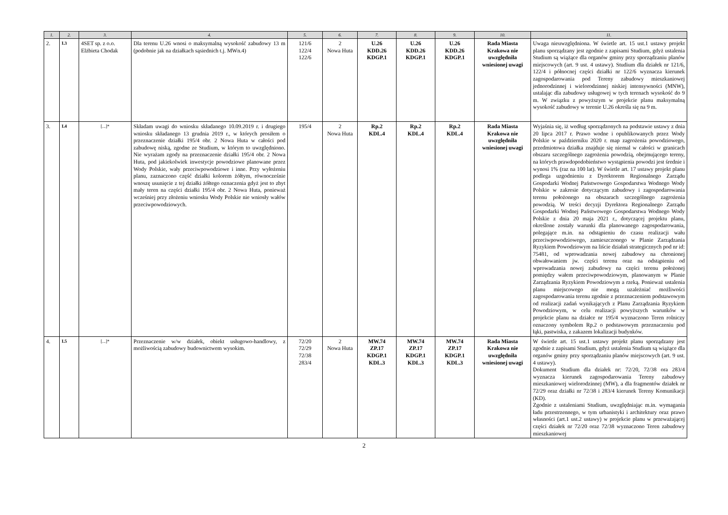| 1. | 2. | 3. | 4. | 5. | 6. | 7. | 8. | 9. | 10. | 11. |
| --- | --- | --- | --- | --- | --- | --- | --- | --- | --- | --- |
| 2. | I.3 | 4SET sp. z o.o. Elżbieta Chodak | Dla terenu U.26 wnosi o maksymalną wysokość zabudowy 13 m (podobnie jak na działkach sąsiednich t.j. MWn.4) | 121/6 122/4 122/6 | 2 Nowa Huta | U.26 KDD.26 KDGP.1 | U.26 KDD.26 KDGP.1 | U.26 KDD.26 KDGP.1 | Rada Miasta Krakowa nie uwzględniła wniesionej uwagi | Uwaga nieuwzględniona. W świetle art. 15 ust.1 ustawy projekt planu sporządzany jest zgodnie z zapisami Studium, gdyż ustalenia Studium są wiążące dla organów gminy przy sporządzaniu planów miejscowych (art. 9 ust. 4 ustawy). Studium dla działek nr 121/6, 122/4 i północnej części działki nr 122/6 wyznacza kierunek zagospodarowania pod Tereny zabudowy mieszkaniowej jednorodzinnej i wielorodzinnej niskiej intensywności (MNW), ustalając dla zabudowy usługowej w tych terenach wysokość do 9 m. W związku z powyższym w projekcie planu maksymalną wysokość zabudowy w terenie U.26 określa się na 9 m. |
| 3. | I.4 | [...]* | Składam uwagi do wniosku składanego 10.09.2019 r. i drugiego wniosku składanego 13 grudnia 2019 r., w których prosiłem o przeznaczenie działki 195/4 obr. 2 Nowa Huta w całości pod zabudowę niską, zgodne ze Studium, w którym to uwzględniono. Nie wyrażam zgody na przeznaczenie działki 195/4 obr. 2 Nowa Huta, pod jakiekolwiek inwestycje powodziowe planowane przez Wody Polskie, wały przeciwpowodziowe i inne. Przy wyłożeniu planu, zaznaczono część działki kolorem żółtym, równocześnie wnoszę usunięcie z tej działki żółtego oznaczenia gdyż jest to zbyt mały teren na części działki 195/4 obr. 2 Nowa Huta, ponieważ wcześniej przy złożeniu wniosku Wody Polskie nie wniosły wałów przeciwpowodziowych. | 195/4 | 2 Nowa Huta | Rp.2 KDL.4 | Rp.2 KDL.4 | Rp.2 KDL.4 | Rada Miasta Krakowa nie uwzględniła wniesionej uwagi | Wyjaśnia się, iż według sporządzonych na podstawie ustawy z dnia 20 lipca 2017 r. Prawo wodne i opublikowanych przez Wody Polskie w październiku 2020 r. map zagrożenia powodziowego, przedmiotowa działka znajduje się niemal w całości w granicach obszaru szczególnego zagrożenia powodzią, obejmującego tereny, na których prawdopodobieństwo wystąpienia powodzi jest średnie i wynosi 1% (raz na 100 lat). W świetle art. 17 ustawy projekt planu podlega uzgodnieniu z Dyrektorem Regionalnego Zarządu Gospodarki Wodnej Państwowego Gospodarstwa Wodnego Wody Polskie w zakresie dotyczącym zabudowy i zagospodarowania terenu położonego na obszarach szczególnego zagrożenia powodzią. W treści decyzji Dyrektora Regionalnego Zarządu Gospodarki Wodnej Państwowego Gospodarstwa Wodnego Wody Polskie z dnia 20 maja 2021 r., dotyczącej projektu planu, określone zostały warunki dla planowanego zagospodarowania, polegające m.in. na odstąpieniu do czasu realizacji wału przeciwpowodziowego, zamieszczonego w Planie Zarządzania Ryzykiem Powodziowym na liście działań strategicznych pod nr id: 75481, od wprowadzania nowej zabudowy na chronionej obwałowaniem jw. części terenu oraz na odstąpieniu od wprowadzania nowej zabudowy na części terenu położonej pomiędzy wałem przeciwpowodziowym, planowanym w Planie Zarządzania Ryzykiem Powodziowym a rzeką. Ponieważ ustalenia planu miejscowego nie mogą uzależniać możliwości zagospodarowania terenu zgodnie z przeznaczeniem podstawowym od realizacji zadań wynikających z Planu Zarządzania Ryzykiem Powodziowym, w celu realizacji powyższych warunków w projekcie planu na działce nr 195/4 wyznaczono Teren rolniczy oznaczony symbolem Rp.2 o podstawowym przeznaczeniu pod łąki, pastwiska, z zakazem lokalizacji budynków. |
| 4. | I.5 | [...]* | Przeznaczenie w/w działek, obiekt usługowo-handlowy, z możliwością zabudowy budownictwem wysokim. | 72/20 72/29 72/38 283/4 | 2 Nowa Huta | MW.74 ZP.17 KDGP.1 KDL.3 | MW.74 ZP.17 KDGP.1 KDL.3 | MW.74 ZP.17 KDGP.1 KDL.3 | Rada Miasta Krakowa nie uwzględniła wniesionej uwagi | W świetle art. 15 ust.1 ustawy projekt planu sporządzany jest zgodnie z zapisami Studium, gdyż ustalenia Studium są wiążące dla organów gminy przy sporządzaniu planów miejscowych (art. 9 ust. 4 ustawy). Dokument Studium dla działek nr: 72/20, 72/38 ora 283/4 wyznacza kierunek zagospodarowania Tereny zabudowy mieszkaniowej wielorodzinnej (MW), a dla fragmentów działek nr 72/29 oraz działki nr 72/38 i 283/4 kierunek Tereny Komunikacji (KD). Zgodnie z ustaleniami Studium, uwzględniając m.in. wymagania ładu przestrzennego, w tym urbanistyki i architektury oraz prawo własności (art.1 ust.2 ustawy) w projekcie planu w przeważającej części działek nr 72/20 oraz 72/38 wyznaczono Teren zabudowy mieszkaniowej |
2